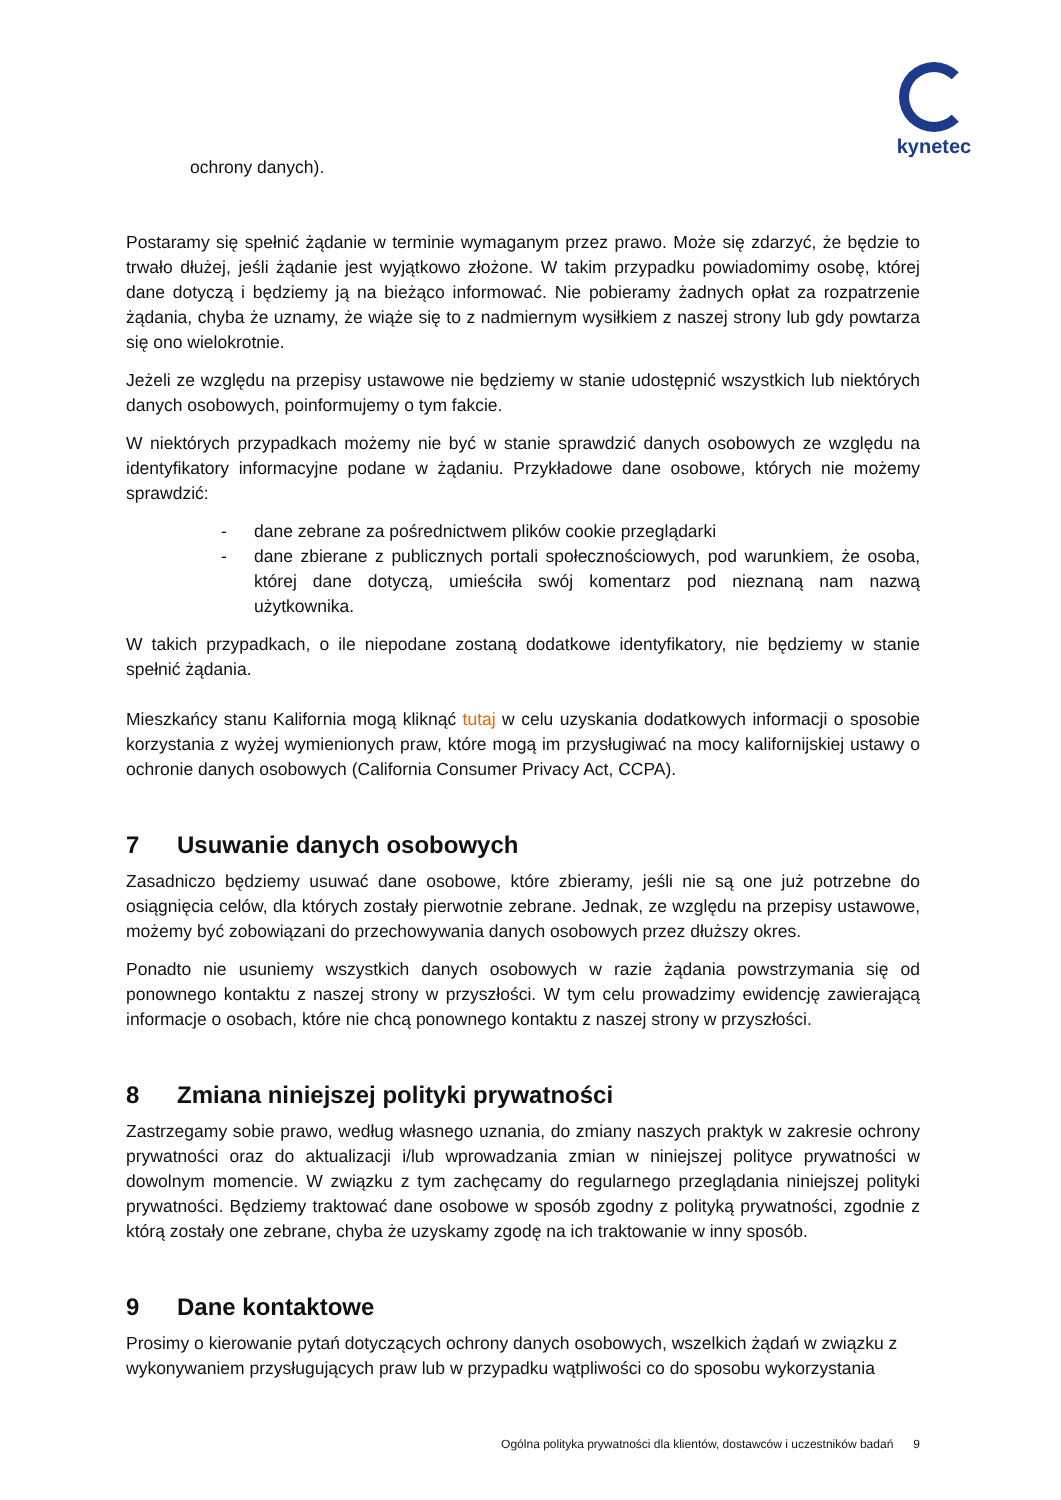kynetec
ochrony danych).
Postaramy się spełnić żądanie w terminie wymaganym przez prawo. Może się zdarzyć, że będzie to trwało dłużej, jeśli żądanie jest wyjątkowo złożone. W takim przypadku powiadomimy osobę, której dane dotyczą i będziemy ją na bieżąco informować. Nie pobieramy żadnych opłat za rozpatrzenie żądania, chyba że uznamy, że wiąże się to z nadmiernym wysiłkiem z naszej strony lub gdy powtarza się ono wielokrotnie.
Jeżeli ze względu na przepisy ustawowe nie będziemy w stanie udostępnić wszystkich lub niektórych danych osobowych, poinformujemy o tym fakcie.
W niektórych przypadkach możemy nie być w stanie sprawdzić danych osobowych ze względu na identyfikatory informacyjne podane w żądaniu. Przykładowe dane osobowe, których nie możemy sprawdzić:
- dane zebrane za pośrednictwem plików cookie przeglądarki
- dane zbierane z publicznych portali społecznościowych, pod warunkiem, że osoba, której dane dotyczą, umieściła swój komentarz pod nieznaną nam nazwą użytkownika.
W takich przypadkach, o ile niepodane zostaną dodatkowe identyfikatory, nie będziemy w stanie spełnić żądania.
Mieszkańcy stanu Kalifornia mogą kliknąć tutaj w celu uzyskania dodatkowych informacji o sposobie korzystania z wyżej wymienionych praw, które mogą im przysługiwać na mocy kalifornijskiej ustawy o ochronie danych osobowych (California Consumer Privacy Act, CCPA).
7 Usuwanie danych osobowych
Zasadniczo będziemy usuwać dane osobowe, które zbieramy, jeśli nie są one już potrzebne do osiągnięcia celów, dla których zostały pierwotnie zebrane. Jednak, ze względu na przepisy ustawowe, możemy być zobowiązani do przechowywania danych osobowych przez dłuższy okres.
Ponadto nie usuniemy wszystkich danych osobowych w razie żądania powstrzymania się od ponownego kontaktu z naszej strony w przyszłości. W tym celu prowadzimy ewidencję zawierającą informacje o osobach, które nie chcą ponownego kontaktu z naszej strony w przyszłości.
8 Zmiana niniejszej polityki prywatności
Zastrzegamy sobie prawo, według własnego uznania, do zmiany naszych praktyk w zakresie ochrony prywatności oraz do aktualizacji i/lub wprowadzania zmian w niniejszej polityce prywatności w dowolnym momencie. W związku z tym zachęcamy do regularnego przeglądania niniejszej polityki prywatności. Będziemy traktować dane osobowe w sposób zgodny z polityką prywatności, zgodnie z którą zostały one zebrane, chyba że uzyskamy zgodę na ich traktowanie w inny sposób.
9 Dane kontaktowe
Prosimy o kierowanie pytań dotyczących ochrony danych osobowych, wszelkich żądań w związku z wykonywaniem przysługujących praw lub w przypadku wątpliwości co do sposobu wykorzystania
Ogólna polityka prywatności dla klientów, dostawców i uczestników badań 9